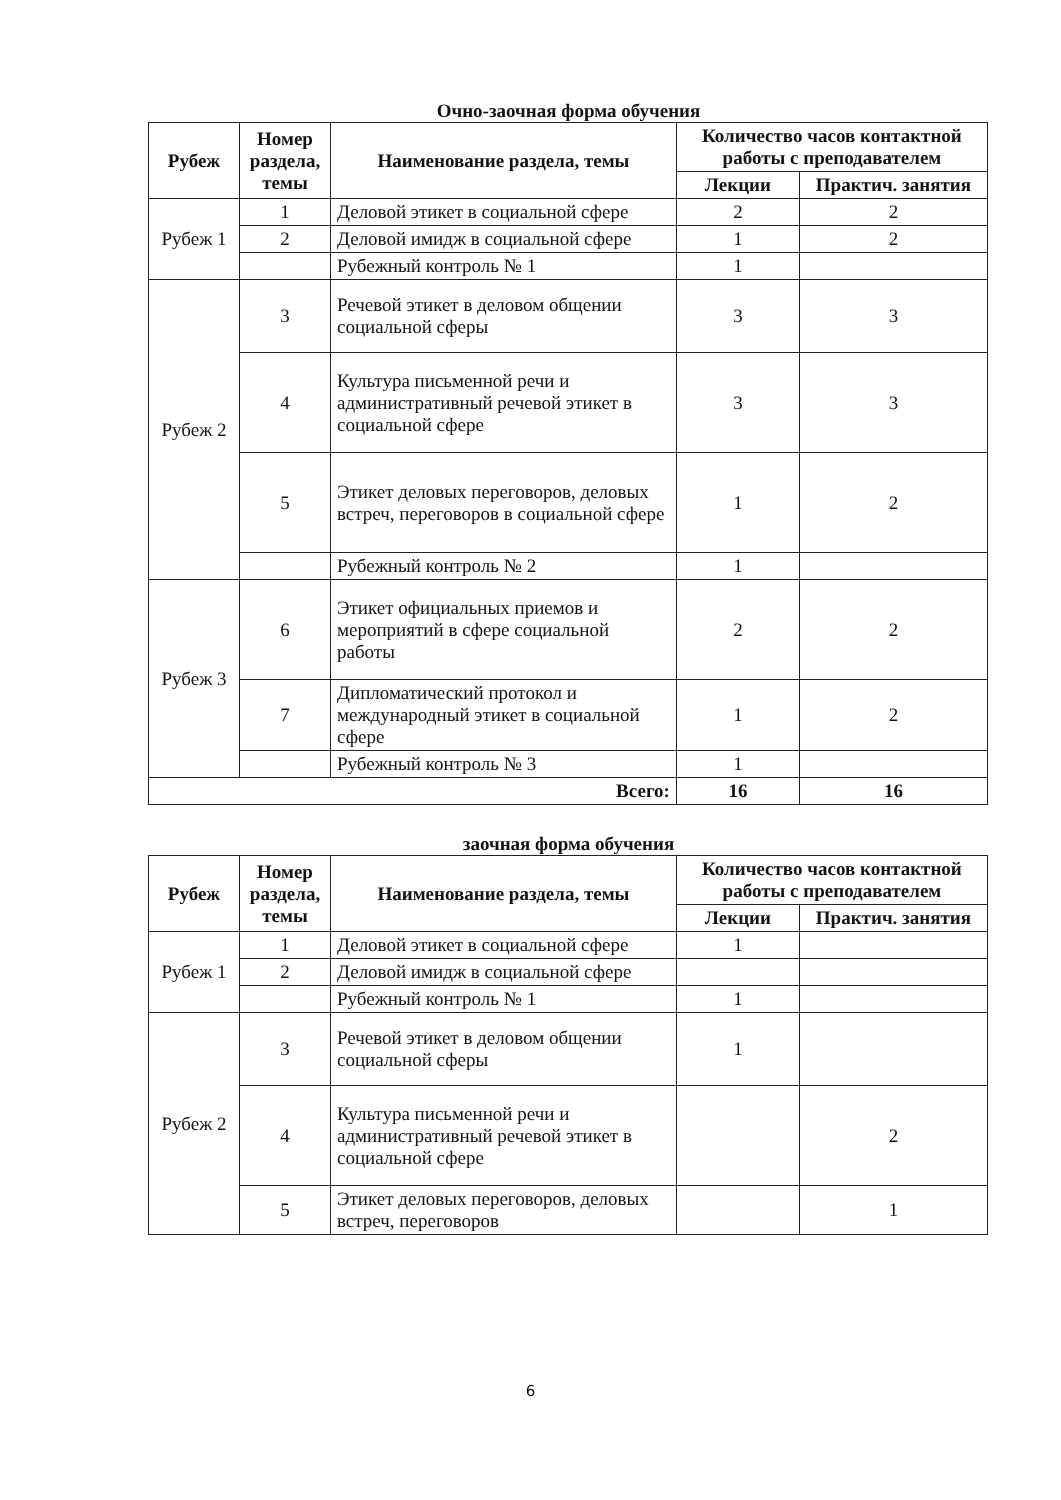Очно-заочная форма обучения
| Рубеж | Номер раздела, темы | Наименование раздела, темы | Количество часов контактной работы с преподавателем | |
| --- | --- | --- | --- | --- |
| | | | Лекции | Практич. занятия |
| Рубеж 1 | 1 | Деловой этикет в социальной сфере | 2 | 2 |
| | 2 | Деловой имидж в социальной сфере | 1 | 2 |
| | | Рубежный контроль № 1 | 1 | |
| Рубеж 2 | 3 | Речевой этикет в деловом общении социальной сферы | 3 | 3 |
| | 4 | Культура письменной речи и административный речевой этикет в социальной сфере | 3 | 3 |
| | 5 | Этикет деловых переговоров, деловых встреч, переговоров в социальной сфере | 1 | 2 |
| | | Рубежный контроль № 2 | 1 | |
| Рубеж 3 | 6 | Этикет официальных приемов и мероприятий в сфере социальной работы | 2 | 2 |
| | 7 | Дипломатический протокол и международный этикет в социальной сфере | 1 | 2 |
| | | Рубежный контроль № 3 | 1 | |
| Всего: | | | 16 | 16 |
заочная форма обучения
| Рубеж | Номер раздела, темы | Наименование раздела, темы | Количество часов контактной работы с преподавателем | |
| --- | --- | --- | --- | --- |
| | | | Лекции | Практич. занятия |
| Рубеж 1 | 1 | Деловой этикет в социальной сфере | 1 | |
| | 2 | Деловой имидж в социальной сфере | | |
| | | Рубежный контроль № 1 | 1 | |
| Рубеж 2 | 3 | Речевой этикет в деловом общении социальной сферы | 1 | |
| | 4 | Культура письменной речи и административный речевой этикет в социальной сфере | | 2 |
| | 5 | Этикет деловых переговоров, деловых встреч, переговоров | | 1 |
6